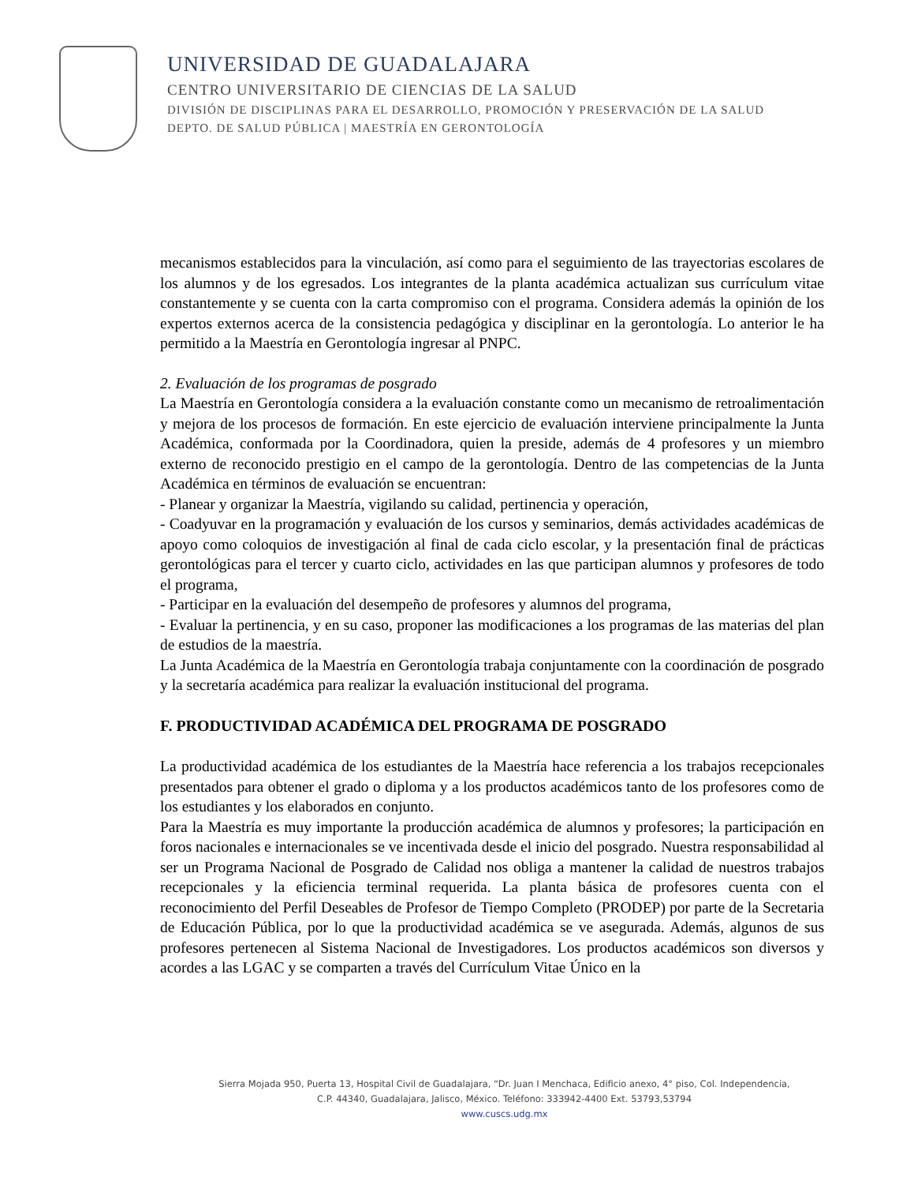UNIVERSIDAD DE GUADALAJARA
CENTRO UNIVERSITARIO DE CIENCIAS DE LA SALUD
DIVISIÓN DE DISCIPLINAS PARA EL DESARROLLO, PROMOCIÓN Y PRESERVACIÓN DE LA SALUD
DEPTO. DE SALUD PÚBLICA | MAESTRÍA EN GERONTOLOGÍA
mecanismos establecidos para la vinculación, así como para el seguimiento de las trayectorias escolares de los alumnos y de los egresados. Los integrantes de la planta académica actualizan sus currículum vitae constantemente y se cuenta con la carta compromiso con el programa. Considera además la opinión de los expertos externos acerca de la consistencia pedagógica y disciplinar en la gerontología. Lo anterior le ha permitido a la Maestría en Gerontología ingresar al PNPC.
2. Evaluación de los programas de posgrado
La Maestría en Gerontología considera a la evaluación constante como un mecanismo de retroalimentación y mejora de los procesos de formación. En este ejercicio de evaluación interviene principalmente la Junta Académica, conformada por la Coordinadora, quien la preside, además de 4 profesores y un miembro externo de reconocido prestigio en el campo de la gerontología. Dentro de las competencias de la Junta Académica en términos de evaluación se encuentran:
- Planear y organizar la Maestría, vigilando su calidad, pertinencia y operación,
- Coadyuvar en la programación y evaluación de los cursos y seminarios, demás actividades académicas de apoyo como coloquios de investigación al final de cada ciclo escolar, y la presentación final de prácticas gerontológicas para el tercer y cuarto ciclo, actividades en las que participan alumnos y profesores de todo el programa,
- Participar en la evaluación del desempeño de profesores y alumnos del programa,
- Evaluar la pertinencia, y en su caso, proponer las modificaciones a los programas de las materias del plan de estudios de la maestría.
La Junta Académica de la Maestría en Gerontología trabaja conjuntamente con la coordinación de posgrado y la secretaría académica para realizar la evaluación institucional del programa.
F. PRODUCTIVIDAD ACADÉMICA DEL PROGRAMA DE POSGRADO
La productividad académica de los estudiantes de la Maestría hace referencia a los trabajos recepcionales presentados para obtener el grado o diploma y a los productos académicos tanto de los profesores como de los estudiantes y los elaborados en conjunto.
Para la Maestría es muy importante la producción académica de alumnos y profesores; la participación en foros nacionales e internacionales se ve incentivada desde el inicio del posgrado. Nuestra responsabilidad al ser un Programa Nacional de Posgrado de Calidad nos obliga a mantener la calidad de nuestros trabajos recepcionales y la eficiencia terminal requerida. La planta básica de profesores cuenta con el reconocimiento del Perfil Deseables de Profesor de Tiempo Completo (PRODEP) por parte de la Secretaria de Educación Pública, por lo que la productividad académica se ve asegurada. Además, algunos de sus profesores pertenecen al Sistema Nacional de Investigadores. Los productos académicos son diversos y acordes a las LGAC y se comparten a través del Currículum Vitae Único en la
Sierra Mojada 950, Puerta 13, Hospital Civil de Guadalajara, “Dr. Juan I Menchaca, Edificio anexo, 4° piso, Col. Independencia,
C.P. 44340, Guadalajara, Jalisco, México. Teléfono: 333942-4400 Ext. 53793,53794
www.cuscs.udg.mx